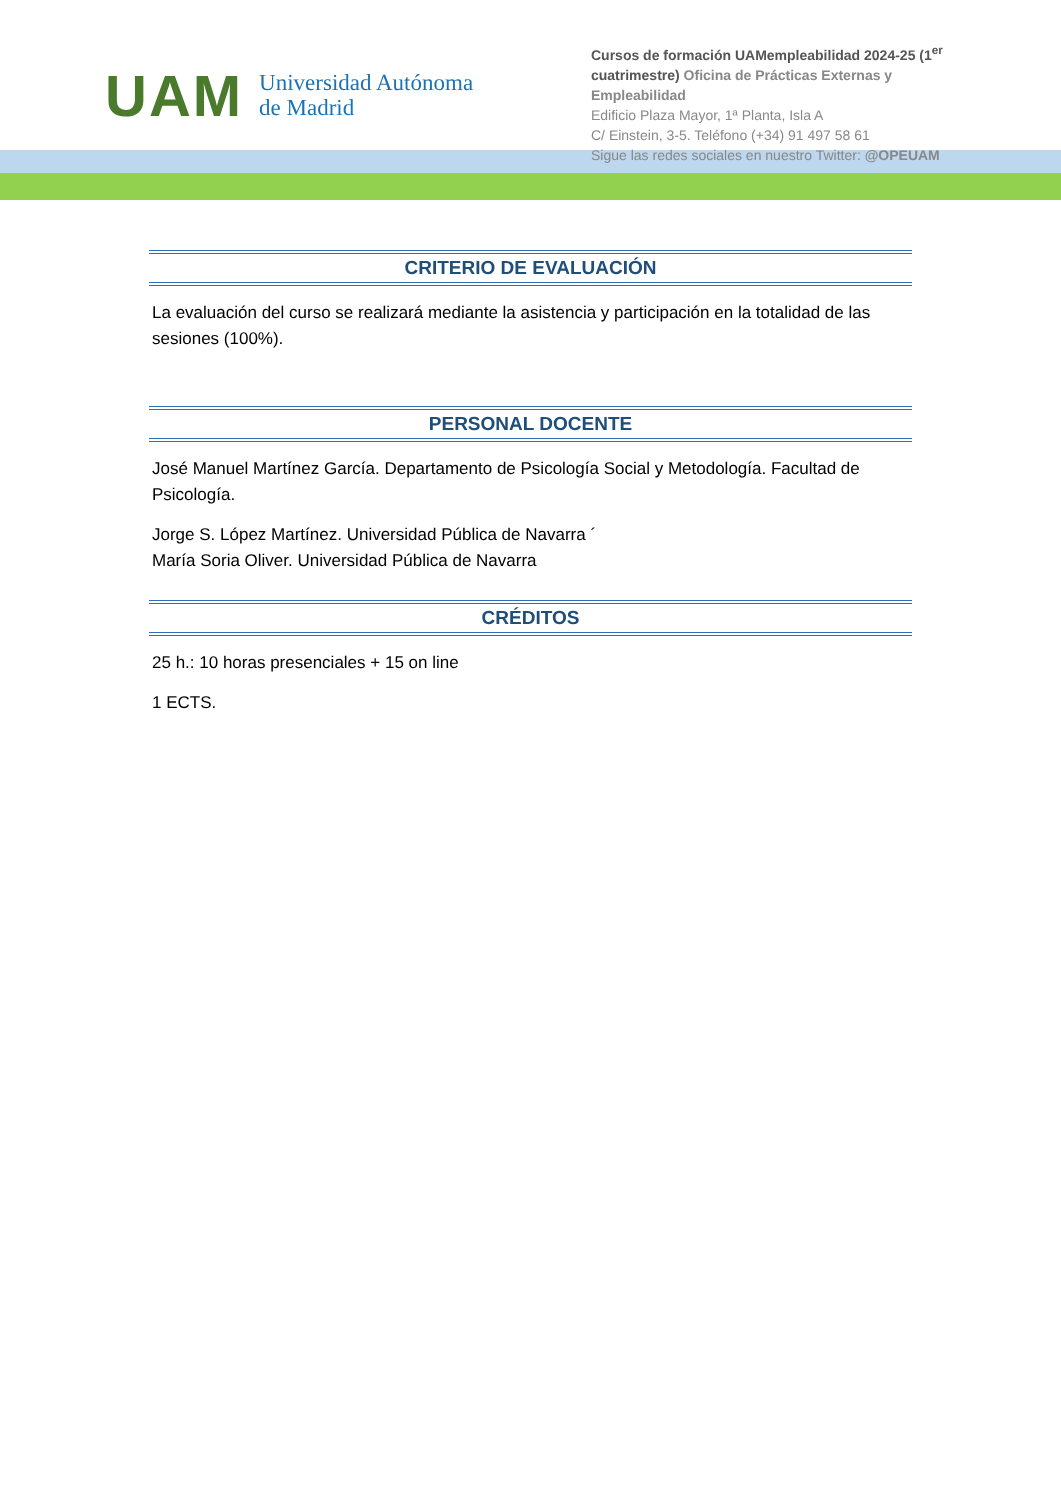UAM
Universidad Autónoma
de Madrid
Cursos de formación UAMempleabilidad 2024-25 (1<sup>er</sup> cuatrimestre) Oficina de Prácticas Externas y Empleabilidad
Edificio Plaza Mayor, 1ª Planta, Isla A
C/ Einstein, 3-5. Teléfono (+34) 91 497 58 61
Sigue las redes sociales en nuestro Twitter: @OPEUAM
CRITERIO DE EVALUACIÓN
La evaluación del curso se realizará mediante la asistencia y participación en la totalidad de las sesiones (100%).
PERSONAL DOCENTE
José Manuel Martínez García. Departamento de Psicología Social y Metodología. Facultad de Psicología.
Jorge S. López Martínez. Universidad Pública de Navarra ´
María Soria Oliver. Universidad Pública de Navarra
CRÉDITOS
25 h.: 10 horas presenciales + 15 on line
1 ECTS.